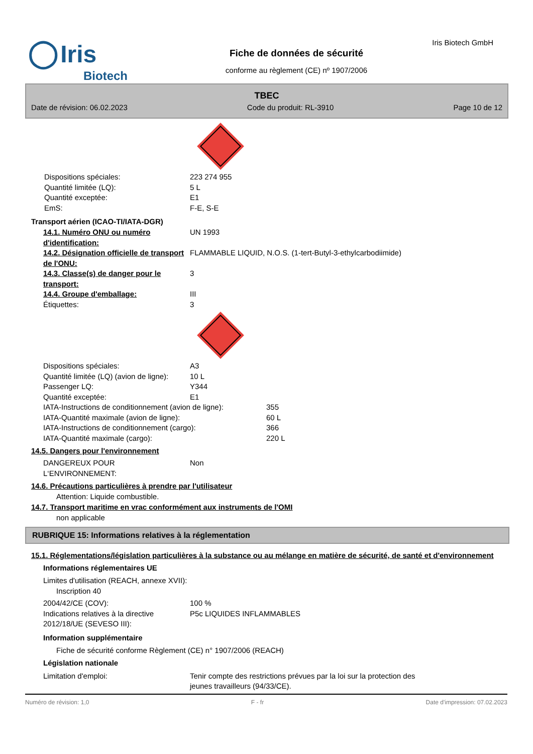◯ Iris
Biotech
Fiche de données de sécurité
conforme au règlement (CE) nº 1907/2006
Iris Biotech GmbH
TBEC
Date de révision: 06.02.2023 Code du produit: RL-3910 Page 10 de 12
Dispositions spéciales: 223 274 955
Quantité limitée (LQ): 5 L
Quantité exceptée: E1
EmS: F-E, S-E
Transport aérien (ICAO-TI/IATA-DGR)
14.1. Numéro ONU ou numéro d'identification:
UN 1993
14.2. Désignation officielle de transport de l'ONU:
FLAMMABLE LIQUID, N.O.S. (1-tert-Butyl-3-ethylcarbodiimide)
14.3. Classe(s) de danger pour le transport:
3
14.4. Groupe d'emballage: III
Étiquettes: 3
Dispositions spéciales: A3
Quantité limitée (LQ) (avion de ligne):
10 L
Passenger LQ: Y344
Quantité exceptée: E1
IATA-Instructions de conditionnement (avion de ligne):
355
IATA-Quantité maximale (avion de ligne): 60 L
IATA-Instructions de conditionnement (cargo): 366
IATA-Quantité maximale (cargo): 220 L
14.5. Dangers pour l'environnement
DANGEREUX POUR L‘ENVIRONNEMENT: Non
14.6. Précautions particulières à prendre par l'utilisateur
Attention: Liquide combustible.
14.7. Transport maritime en vrac conformément aux instruments de l'OMI
non applicable
RUBRIQUE 15: Informations relatives à la réglementation
15.1. Réglementations/législation particulières à la substance ou au mélange en matière de sécurité, de santé et d'environnement
Informations réglementaires UE
Limites d'utilisation (REACH, annexe XVII):
Inscription 40
2004/42/CE (COV): 100 %
Indications relatives à la directive 2012/18/UE (SEVESO III):
P5c LIQUIDES INFLAMMABLES
Information supplémentaire
Fiche de sécurité conforme Règlement (CE) n° 1907/2006 (REACH)
Législation nationale
Limitation d'emploi: Tenir compte des restrictions prévues par la loi sur la protection des jeunes travailleurs (94/33/CE).
Numéro de révision: 1,0 F - fr Date d'impression: 07.02.2023